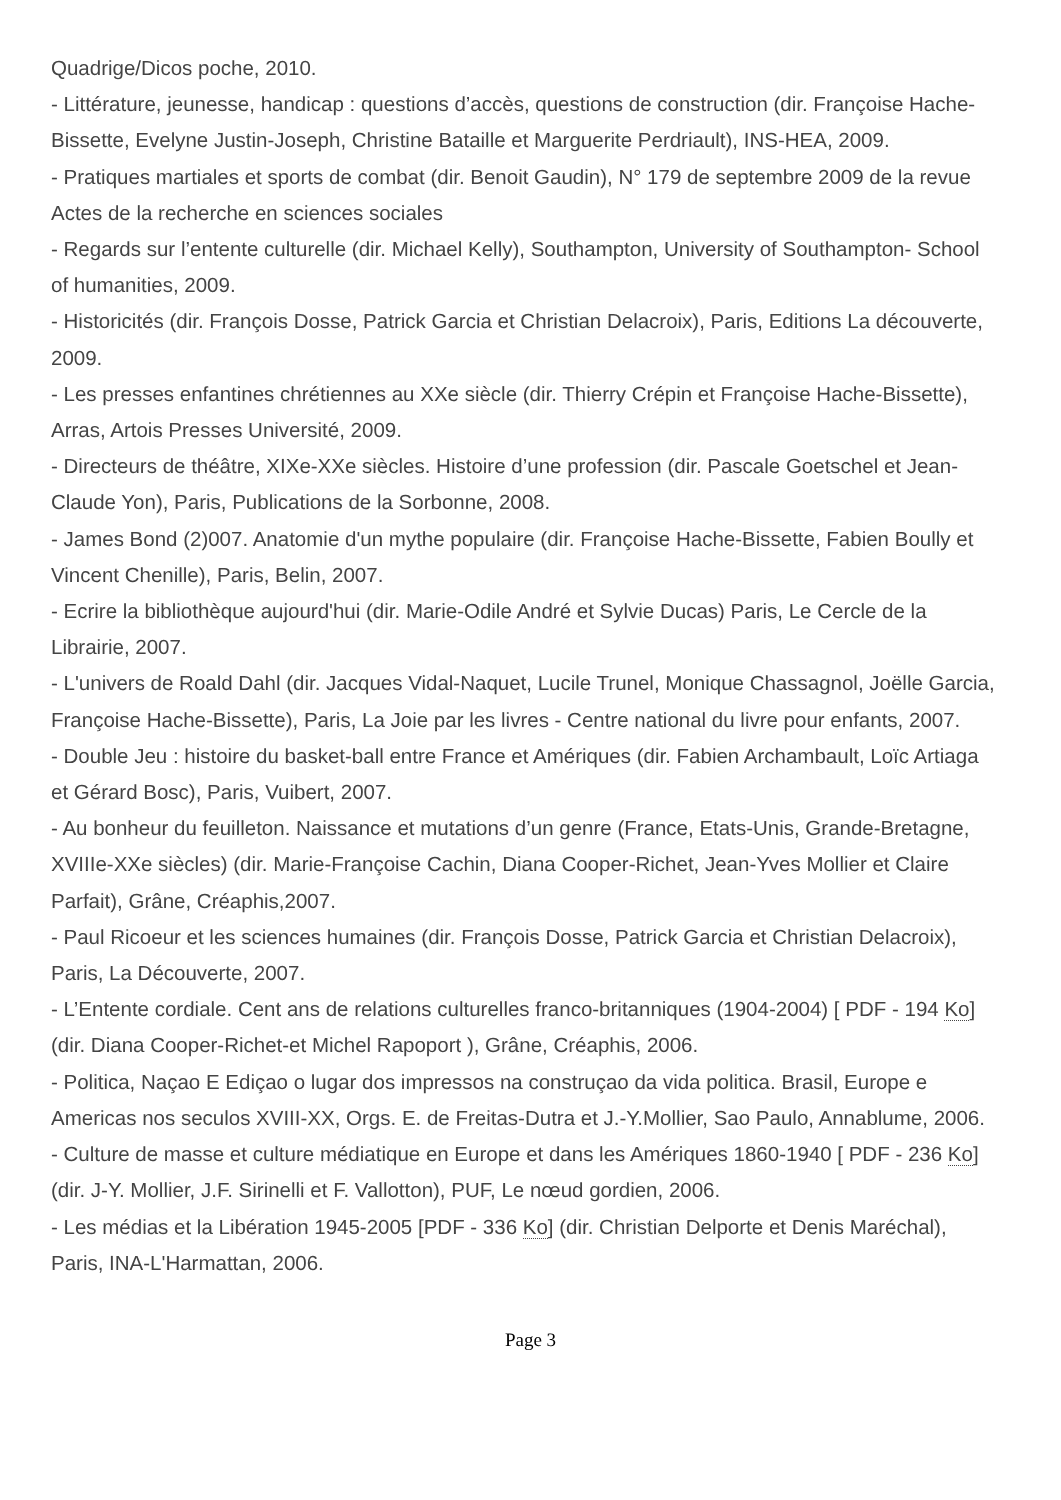Quadrige/Dicos poche, 2010.
- Littérature, jeunesse, handicap : questions d’accès, questions de construction (dir. Françoise Hache-Bissette, Evelyne Justin-Joseph, Christine Bataille et Marguerite Perdriault), INS-HEA, 2009.
- Pratiques martiales et sports de combat (dir. Benoit Gaudin), N° 179 de septembre 2009 de la revue Actes de la recherche en sciences sociales
- Regards sur l’entente culturelle (dir. Michael Kelly), Southampton, University of Southampton- School of humanities, 2009.
- Historicités (dir. François Dosse, Patrick Garcia et Christian Delacroix), Paris, Editions La découverte, 2009.
- Les presses enfantines chrétiennes au XXe siècle (dir. Thierry Crépin et Françoise Hache-Bissette), Arras, Artois Presses Université, 2009.
- Directeurs de théâtre, XIXe-XXe siècles. Histoire d’une profession (dir. Pascale Goetschel et Jean-Claude Yon), Paris, Publications de la Sorbonne, 2008.
- James Bond (2)007. Anatomie d'un mythe populaire (dir. Françoise Hache-Bissette, Fabien Boully et Vincent Chenille), Paris, Belin, 2007.
- Ecrire la bibliothèque aujourd'hui (dir. Marie-Odile André et Sylvie Ducas) Paris, Le Cercle de la Librairie, 2007.
- L'univers de Roald Dahl (dir. Jacques Vidal-Naquet, Lucile Trunel, Monique Chassagnol, Joëlle Garcia, Françoise Hache-Bissette), Paris, La Joie par les livres - Centre national du livre pour enfants, 2007.
- Double Jeu : histoire du basket-ball entre France et Amériques (dir. Fabien Archambault, Loïc Artiaga et Gérard Bosc), Paris, Vuibert, 2007.
- Au bonheur du feuilleton. Naissance et mutations d’un genre (France, Etats-Unis, Grande-Bretagne, XVIIIe-XXe siècles) (dir. Marie-Françoise Cachin, Diana Cooper-Richet, Jean-Yves Mollier et Claire Parfait), Grâne, Créaphis,2007.
- Paul Ricoeur et les sciences humaines (dir. François Dosse, Patrick Garcia et Christian Delacroix), Paris, La Découverte, 2007.
- L’Entente cordiale. Cent ans de relations culturelles franco-britanniques (1904-2004) [ PDF - 194 Ko] (dir. Diana Cooper-Richet-et Michel Rapoport ), Grâne, Créaphis, 2006.
- Politica, Naçao E Ediçao o lugar dos impressos na construçao da vida politica. Brasil, Europe e Americas nos seculos XVIII-XX, Orgs. E. de Freitas-Dutra et J.-Y.Mollier, Sao Paulo, Annablume, 2006.
- Culture de masse et culture médiatique en Europe et dans les Amériques 1860-1940 [ PDF - 236 Ko](dir. J-Y. Mollier, J.F. Sirinelli et F. Vallotton), PUF, Le nœud gordien, 2006.
- Les médias et la Libération 1945-2005 [PDF - 336 Ko] (dir. Christian Delporte et Denis Maréchal), Paris, INA-L'Harmattan, 2006.
Page 3